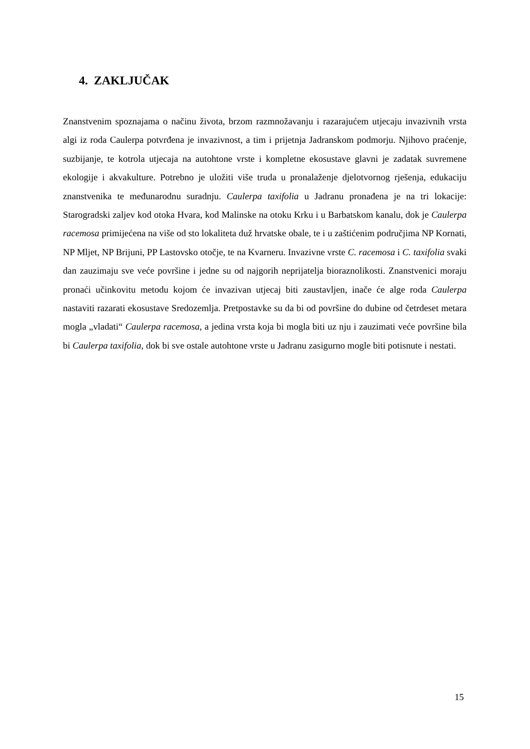4. ZAKLJUČAK
Znanstvenim spoznajama o načinu života, brzom razmnožavanju i razarajućem utjecaju invazivnih vrsta algi iz roda Caulerpa potvrđena je invazivnost, a tim i prijetnja Jadranskom podmorju. Njihovo praćenje, suzbijanje, te kotrola utjecaja na autohtone vrste i kompletne ekosustave glavni je zadatak suvremene ekologije i akvakulture. Potrebno je uložiti više truda u pronalaženje djelotvornog rješenja, edukaciju znanstvenika te međunarodnu suradnju. Caulerpa taxifolia u Jadranu pronađena je na tri lokacije: Starogradski zaljev kod otoka Hvara, kod Malinske na otoku Krku i u Barbatskom kanalu, dok je Caulerpa racemosa primiјećena na više od sto lokaliteta duž hrvatske obale, te i u zaštićenim područjima NP Kornati, NP Mljet, NP Brijuni, PP Lastovsko otočje, te na Kvarneru. Invazivne vrste C. racemosa i C. taxifolia svaki dan zauzimaju sve veće površine i jedne su od najgorih neprijatelja bioraznolikosti. Znanstvenici moraju pronaći učinkovitu metodu kojom će invazivan utjecaj biti zaustavljen, inače će alge roda Caulerpa nastaviti razarati ekosustave Sredozemlja. Pretpostavke su da bi od površine do dubine od četrdeset metara mogla „vladati“ Caulerpa racemosa, a jedina vrsta koja bi mogla biti uz nju i zauzimati veće površine bila bi Caulerpa taxifolia, dok bi sve ostale autohtone vrste u Jadranu zasigurno mogle biti potisnute i nestati.
15